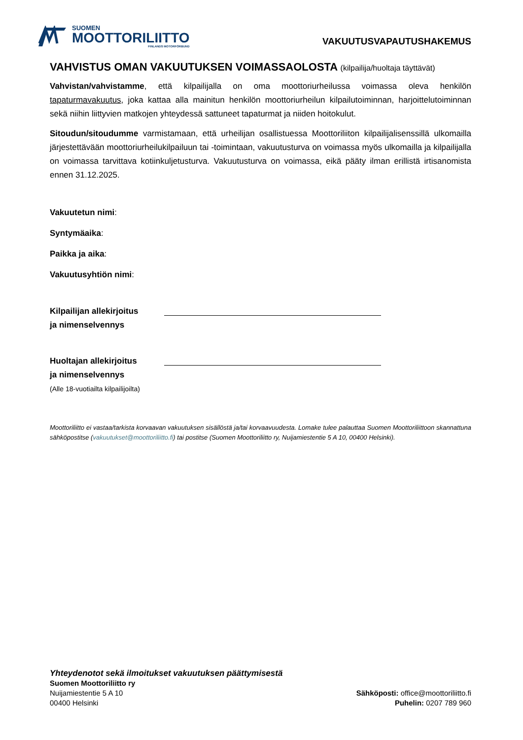SUOMEN
MOOTTORILIITTO
FINLANDS MOTORFÖRBUND
VAKUUTUSVAPAUTUSHAKEMUS
VAHVISTUS OMAN VAKUUTUKSEN VOIMASSAOLOSTA (kilpailija/huoltaja täyttävät)
Vahvistan/vahvistamme, että kilpailijalla on oma moottoriurheilussa voimassa oleva henkilön tapaturmavakuutus, joka kattaa alla mainitun henkilön moottoriurheilun kilpailutoiminnan, harjoittelutoiminnan sekä niihin liittyvien matkojen yhteydessä sattuneet tapaturmat ja niiden hoitokulut.
Sitoudun/sitoudumme varmistamaan, että urheilijan osallistuessa Moottoriliiton kilpailijalisenssillä ulkomailla järjestettävään moottoriurheilukilpailuun tai -toimintaan, vakuutusturva on voimassa myös ulkomailla ja kilpailijalla on voimassa tarvittava kotiinkuljetusturva. Vakuutusturva on voimassa, eikä pääty ilman erillistä irtisanomista ennen 31.12.2025.
Vakuutetun nimi:
Syntymäaika:
Paikka ja aika:
Vakuutusyhtiön nimi:
Kilpailijan allekirjoitus
ja nimenselvennys
Huoltajan allekirjoitus
ja nimenselvennys
(Alle 18-vuotiailta kilpailijoilta)
Moottoriliitto ei vastaa/tarkista korvaavan vakuutuksen sisällöstä ja/tai korvaavuudesta. Lomake tulee palauttaa Suomen Moottoriliittoon skannattuna sähköpostitse (vakuutukset@moottoriliitto.fi) tai postitse (Suomen Moottoriliitto ry, Nuijamiestentie 5 A 10, 00400 Helsinki).
Yhteydenotot sekä ilmoitukset vakuutuksen päättymisestä
Suomen Moottoriliitto ry
Nuijamiestentie 5 A 10
00400 Helsinki
Sähköposti: office@moottoriliitto.fi
Puhelin: 0207 789 960